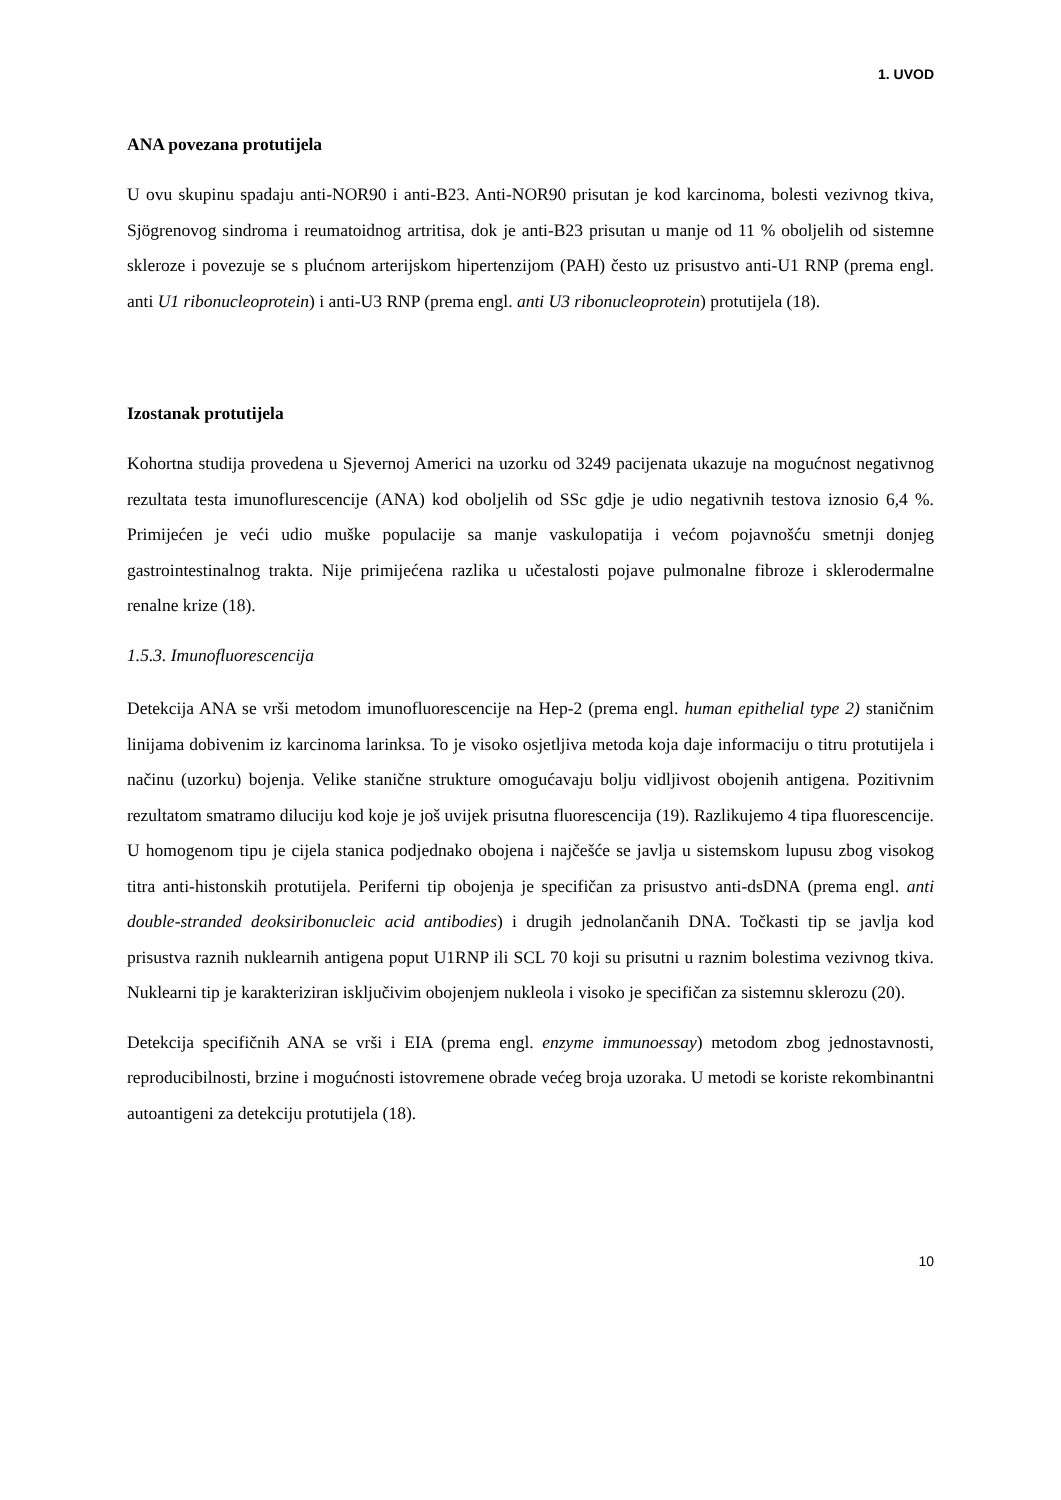1. UVOD
ANA povezana protutijela
U ovu skupinu spadaju anti-NOR90 i anti-B23. Anti-NOR90 prisutan je kod karcinoma, bolesti vezivnog tkiva, Sjögrenovog sindroma i reumatoidnog artritisa, dok je anti-B23 prisutan u manje od 11 % oboljelih od sistemne skleroze i povezuje se s plućnom arterijskom hipertenzijom (PAH) često uz prisustvo anti-U1 RNP (prema engl. anti U1 ribonucleoprotein) i anti-U3 RNP (prema engl. anti U3 ribonucleoprotein) protutijela (18).
Izostanak protutijela
Kohortna studija provedena u Sjevernoj Americi na uzorku od 3249 pacijenata ukazuje na mogućnost negativnog rezultata testa imunoflurescencije (ANA) kod oboljelih od SSc gdje je udio negativnih testova iznosio 6,4 %. Primijećen je veći udio muške populacije sa manje vaskulopatija i većom pojavnošću smetnji donjeg gastrointestinalnog trakta. Nije primijećena razlika u učestalosti pojave pulmonalne fibroze i sklerodermalne renalne krize (18).
1.5.3. Imunofluorescencija
Detekcija ANA se vrši metodom imunofluorescencije na Hep-2 (prema engl. human epithelial type 2) staničnim linijama dobivenim iz karcinoma larinksa. To je visoko osjetljiva metoda koja daje informaciju o titru protutijela i načinu (uzorku) bojenja. Velike stanične strukture omogućavaju bolju vidljivost obojenih antigena. Pozitivnim rezultatom smatramo diluciju kod koje je još uvijek prisutna fluorescencija (19). Razlikujemo 4 tipa fluorescencije. U homogenom tipu je cijela stanica podjednako obojena i najčešće se javlja u sistemskom lupusu zbog visokog titra anti-histonskih protutijela. Periferni tip obojenja je specifičan za prisustvo anti-dsDNA (prema engl. anti double-stranded deoksiribonucleic acid antibodies) i drugih jednolančanih DNA. Točkasti tip se javlja kod prisustva raznih nuklearnih antigena poput U1RNP ili SCL 70 koji su prisutni u raznim bolestima vezivnog tkiva. Nuklearni tip je karakteriziran isključivim obojenjem nukleola i visoko je specifičan za sistemnu sklerozu (20).
Detekcija specifičnih ANA se vrši i EIA (prema engl. enzyme immunoessay) metodom zbog jednostavnosti, reproducibilnosti, brzine i mogućnosti istovremene obrade većeg broja uzoraka. U metodi se koriste rekombinantni autoantigeni za detekciju protutijela (18).
10